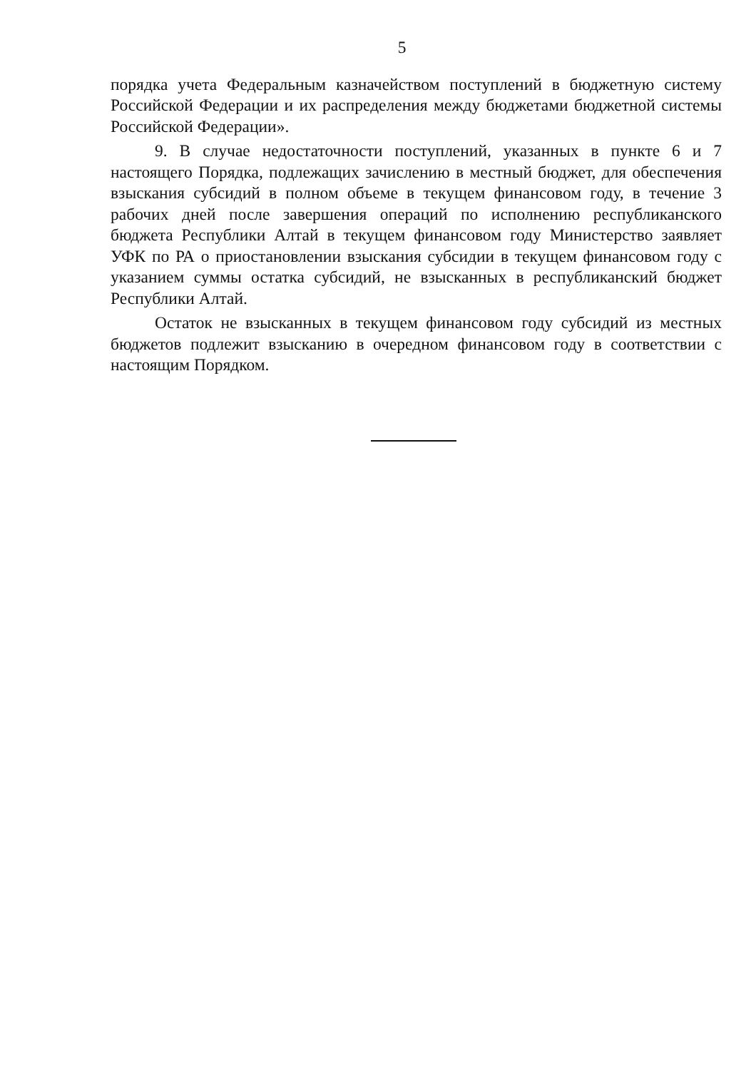5
порядка учета Федеральным казначейством поступлений в бюджетную систему Российской Федерации и их распределения между бюджетами бюджетной системы Российской Федерации».
9. В случае недостаточности поступлений, указанных в пункте 6 и 7 настоящего Порядка, подлежащих зачислению в местный бюджет, для обеспечения взыскания субсидий в полном объеме в текущем финансовом году, в течение 3 рабочих дней после завершения операций по исполнению республиканского бюджета Республики Алтай в текущем финансовом году Министерство заявляет УФК по РА о приостановлении взыскания субсидии в текущем финансовом году с указанием суммы остатка субсидий, не взысканных в республиканский бюджет Республики Алтай.
Остаток не взысканных в текущем финансовом году субсидий из местных бюджетов подлежит взысканию в очередном финансовом году в соответствии с настоящим Порядком.